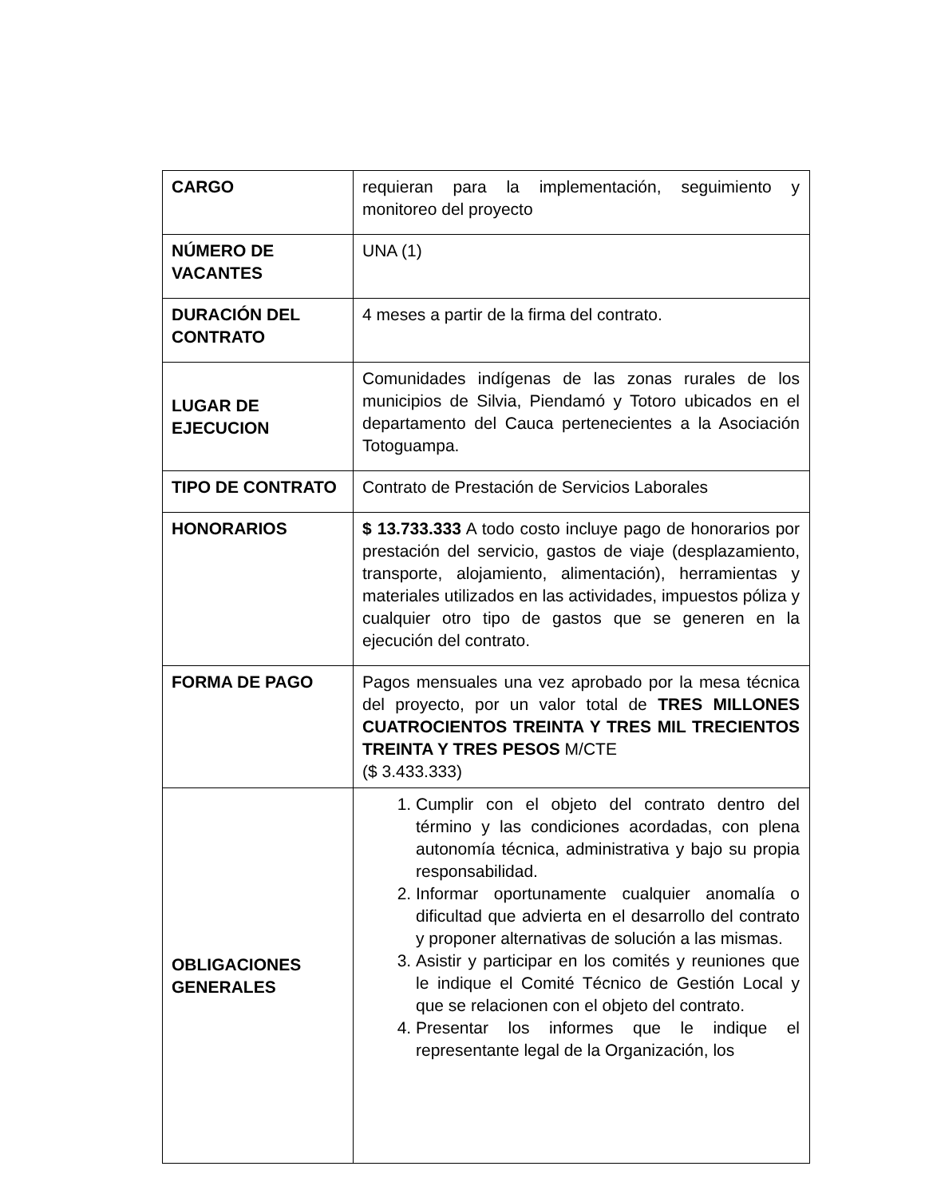| CARGO | requieran para la implementación, seguimiento y monitoreo del proyecto |
| NÚMERO DE VACANTES | UNA (1) |
| DURACIÓN DEL CONTRATO | 4 meses a partir de la firma del contrato. |
| LUGAR DE EJECUCION | Comunidades indígenas de las zonas rurales de los municipios de Silvia, Piendamó y Totoro ubicados en el departamento del Cauca pertenecientes a la Asociación Totoguampa. |
| TIPO DE CONTRATO | Contrato de Prestación de Servicios Laborales |
| HONORARIOS | $ 13.733.333 A todo costo incluye pago de honorarios por prestación del servicio, gastos de viaje (desplazamiento, transporte, alojamiento, alimentación), herramientas y materiales utilizados en las actividades, impuestos póliza y cualquier otro tipo de gastos que se generen en la ejecución del contrato. |
| FORMA DE PAGO | Pagos mensuales una vez aprobado por la mesa técnica del proyecto, por un valor total de TRES MILLONES CUATROCIENTOS TREINTA Y TRES MIL TRECIENTOS TREINTA Y TRES PESOS M/CTE ($ 3.433.333) |
| OBLIGACIONES GENERALES | 1. Cumplir con el objeto del contrato dentro del término y las condiciones acordadas, con plena autonomía técnica, administrativa y bajo su propia responsabilidad. 2. Informar oportunamente cualquier anomalía o dificultad que advierta en el desarrollo del contrato y proponer alternativas de solución a las mismas. 3. Asistir y participar en los comités y reuniones que le indique el Comité Técnico de Gestión Local y que se relacionen con el objeto del contrato. 4. Presentar los informes que le indique el representante legal de la Organización, los |